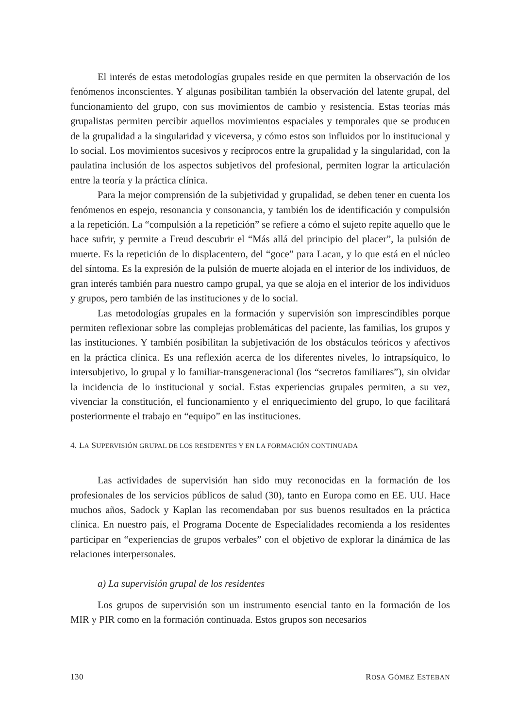El interés de estas metodologías grupales reside en que permiten la observación de los fenómenos inconscientes. Y algunas posibilitan también la observación del latente grupal, del funcionamiento del grupo, con sus movimientos de cambio y resistencia. Estas teorías más grupalistas permiten percibir aquellos movimientos espaciales y temporales que se producen de la grupalidad a la singularidad y viceversa, y cómo estos son influidos por lo institucional y lo social. Los movimientos sucesivos y recíprocos entre la grupalidad y la singularidad, con la paulatina inclusión de los aspectos subjetivos del profesional, permiten lograr la articulación entre la teoría y la práctica clínica.
Para la mejor comprensión de la subjetividad y grupalidad, se deben tener en cuenta los fenómenos en espejo, resonancia y consonancia, y también los de identificación y compulsión a la repetición. La “compulsión a la repetición” se refiere a cómo el sujeto repite aquello que le hace sufrir, y permite a Freud descubrir el “Más allá del principio del placer”, la pulsión de muerte. Es la repetición de lo displacentero, del “goce” para Lacan, y lo que está en el núcleo del síntoma. Es la expresión de la pulsión de muerte alojada en el interior de los individuos, de gran interés también para nuestro campo grupal, ya que se aloja en el interior de los individuos y grupos, pero también de las instituciones y de lo social.
Las metodologías grupales en la formación y supervisión son imprescindibles porque permiten reflexionar sobre las complejas problemáticas del paciente, las familias, los grupos y las instituciones. Y también posibilitan la subjetivación de los obstáculos teóricos y afectivos en la práctica clínica. Es una reflexión acerca de los diferentes niveles, lo intrapsíquico, lo intersubjetivo, lo grupal y lo familiar-transgeneracional (los “secretos familiares”), sin olvidar la incidencia de lo institucional y social. Estas experiencias grupales permiten, a su vez, vivenciar la constitución, el funcionamiento y el enriquecimiento del grupo, lo que facilitará posteriormente el trabajo en “equipo” en las instituciones.
4. LA SUPERVISIÓN GRUPAL DE LOS RESIDENTES Y EN LA FORMACIÓN CONTINUADA
Las actividades de supervisión han sido muy reconocidas en la formación de los profesionales de los servicios públicos de salud (30), tanto en Europa como en EE. UU. Hace muchos años, Sadock y Kaplan las recomendaban por sus buenos resultados en la práctica clínica. En nuestro país, el Programa Docente de Especialidades recomienda a los residentes participar en “experiencias de grupos verbales” con el objetivo de explorar la dinámica de las relaciones interpersonales.
a) La supervisión grupal de los residentes
Los grupos de supervisión son un instrumento esencial tanto en la formación de los MIR y PIR como en la formación continuada. Estos grupos son necesarios
130 ROSA GÓMEZ ESTEBAN